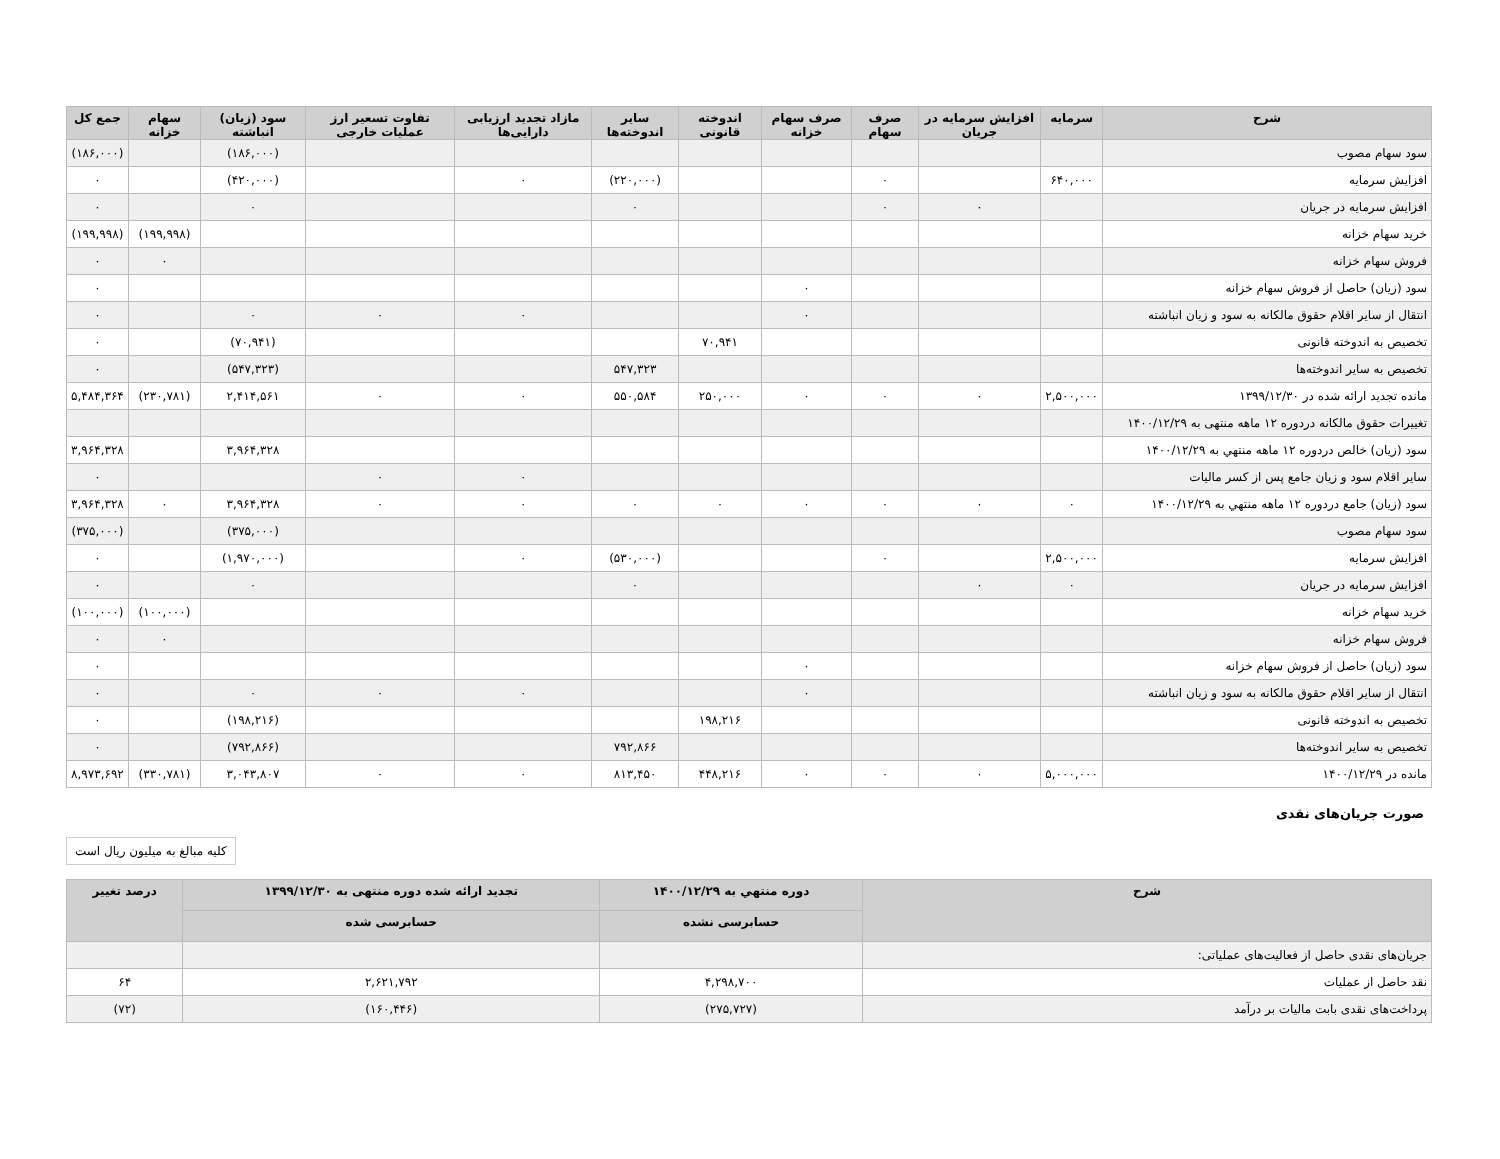| شرح | سرمایه | افزایش سرمایه در جریان | صرف سهام | صرف سهام خزانه | اندوخته قانونی | سایر اندوخته‌ها | مازاد تجدید ارزیابی دارایی‌ها | تفاوت تسعیر ارز عملیات خارجی | سود (زیان) انباشته | سهام خزانه | جمع کل |
| --- | --- | --- | --- | --- | --- | --- | --- | --- | --- | --- | --- |
| سود سهام مصوب | | | | | | | | | (۱۸۶,۰۰۰) | | (۱۸۶,۰۰۰) |
| افزایش سرمایه | ۶۴۰,۰۰۰ | | ۰ | | | (۲۲۰,۰۰۰) | ۰ | | (۴۲۰,۰۰۰) | | ۰ |
| افزایش سرمایه در جریان | | ۰ | ۰ | | | ۰ | | | ۰ | | ۰ |
| خرید سهام خزانه | | | | | | | | | | (۱۹۹,۹۹۸) | (۱۹۹,۹۹۸) |
| فروش سهام خزانه | | | | | | | | | | ۰ | ۰ |
| سود (زیان) حاصل از فروش سهام خزانه | | | | ۰ | | | | | | | ۰ |
| انتقال از سایر اقلام حقوق مالکانه به سود و زیان انباشته | | | | ۰ | | | ۰ | ۰ | ۰ | | ۰ |
| تخصیص به اندوخته قانونی | | | | | ۷۰,۹۴۱ | | | | (۷۰,۹۴۱) | | ۰ |
| تخصیص به سایر اندوخته‌ها | | | | | | ۵۴۷,۳۲۳ | | | (۵۴۷,۳۲۳) | | ۰ |
| مانده تجدید ارائه شده در ۱۳۹۹/۱۲/۳۰ | ۲,۵۰۰,۰۰۰ | ۰ | ۰ | ۰ | ۲۵۰,۰۰۰ | ۵۵۰,۵۸۴ | ۰ | ۰ | ۲,۴۱۴,۵۶۱ | (۲۳۰,۷۸۱) | ۵,۴۸۴,۳۶۴ |
| تغییرات حقوق مالکانه دردوره ۱۲ ماهه منتهی به ۱۴۰۰/۱۲/۲۹ | | | | | | | | | | | |
| سود (زیان) خالص دردوره ۱۲ ماهه منتهي به ۱۴۰۰/۱۲/۲۹ | | | | | | | | | ۳,۹۶۴,۳۲۸ | | ۳,۹۶۴,۳۲۸ |
| سایر اقلام سود و زیان جامع پس از کسر مالیات | | | | | | | ۰ | ۰ | | | ۰ |
| سود (زیان) جامع دردوره ۱۲ ماهه منتهي به ۱۴۰۰/۱۲/۲۹ | ۰ | ۰ | ۰ | ۰ | ۰ | ۰ | ۰ | ۰ | ۳,۹۶۴,۳۲۸ | ۰ | ۳,۹۶۴,۳۲۸ |
| سود سهام مصوب | | | | | | | | | (۳۷۵,۰۰۰) | | (۳۷۵,۰۰۰) |
| افزایش سرمایه | ۲,۵۰۰,۰۰۰ | | ۰ | | | (۵۳۰,۰۰۰) | ۰ | | (۱,۹۷۰,۰۰۰) | | ۰ |
| افزایش سرمایه در جریان | ۰ | ۰ | | | | ۰ | | | ۰ | | ۰ |
| خرید سهام خزانه | | | | | | | | | | (۱۰۰,۰۰۰) | (۱۰۰,۰۰۰) |
| فروش سهام خزانه | | | | | | | | | | ۰ | ۰ |
| سود (زیان) حاصل از فروش سهام خزانه | | | | ۰ | | | | | | | ۰ |
| انتقال از سایر اقلام حقوق مالکانه به سود و زیان انباشته | | | | ۰ | | | ۰ | ۰ | ۰ | | ۰ |
| تخصیص به اندوخته قانونی | | | | | ۱۹۸,۲۱۶ | | | | (۱۹۸,۲۱۶) | | ۰ |
| تخصیص به سایر اندوخته‌ها | | | | | | ۷۹۲,۸۶۶ | | | (۷۹۲,۸۶۶) | | ۰ |
| مانده در ۱۴۰۰/۱۲/۲۹ | ۵,۰۰۰,۰۰۰ | ۰ | ۰ | ۰ | ۴۴۸,۲۱۶ | ۸۱۳,۴۵۰ | ۰ | ۰ | ۳,۰۴۳,۸۰۷ | (۳۳۰,۷۸۱) | ۸,۹۷۳,۶۹۲ |
صورت جریان‌های نقدی
کلیه مبالغ به میلیون ریال است
| شرح | دوره منتهي به ۱۴۰۰/۱۲/۲۹ | تجدید ارائه شده دوره منتهی به ۱۳۹۹/۱۲/۳۰ | درصد تغییر |
| --- | --- | --- | --- |
| | حسابرسی نشده | حسابرسی شده | |
| جریان‌های نقدی حاصل از فعالیت‌های عملیاتی: | | | |
| نقد حاصل از عملیات | ۴,۲۹۸,۷۰۰ | ۲,۶۲۱,۷۹۲ | ۶۴ |
| پرداخت‌های نقدی بابت مالیات بر درآمد | (۲۷۵,۷۲۷) | (۱۶۰,۴۴۶) | (۷۲) |